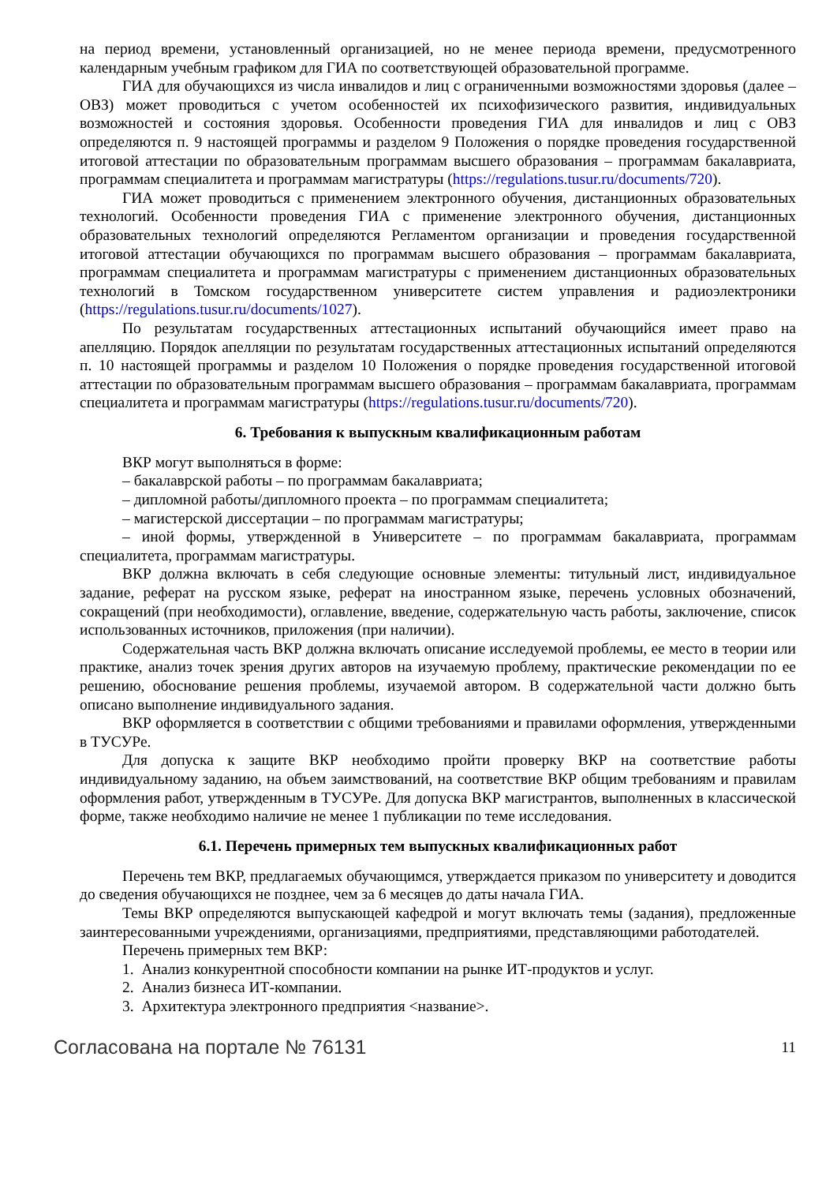на период времени, установленный организацией, но не менее периода времени, предусмотренного календарным учебным графиком для ГИА по соответствующей образовательной программе.
ГИА для обучающихся из числа инвалидов и лиц с ограниченными возможностями здоровья (далее – ОВЗ) может проводиться с учетом особенностей их психофизического развития, индивидуальных возможностей и состояния здоровья. Особенности проведения ГИА для инвалидов и лиц с ОВЗ определяются п. 9 настоящей программы и разделом 9 Положения о порядке проведения государственной итоговой аттестации по образовательным программам высшего образования – программам бакалавриата, программам специалитета и программам магистратуры (https://regulations.tusur.ru/documents/720).
ГИА может проводиться с применением электронного обучения, дистанционных образовательных технологий. Особенности проведения ГИА с применение электронного обучения, дистанционных образовательных технологий определяются Регламентом организации и проведения государственной итоговой аттестации обучающихся по программам высшего образования – программам бакалавриата, программам специалитета и программам магистратуры с применением дистанционных образовательных технологий в Томском государственном университете систем управления и радиоэлектроники (https://regulations.tusur.ru/documents/1027).
По результатам государственных аттестационных испытаний обучающийся имеет право на апелляцию. Порядок апелляции по результатам государственных аттестационных испытаний определяются п. 10 настоящей программы и разделом 10 Положения о порядке проведения государственной итоговой аттестации по образовательным программам высшего образования – программам бакалавриата, программам специалитета и программам магистратуры (https://regulations.tusur.ru/documents/720).
6. Требования к выпускным квалификационным работам
ВКР могут выполняться в форме:
– бакалаврской работы – по программам бакалавриата;
– дипломной работы/дипломного проекта – по программам специалитета;
– магистерской диссертации – по программам магистратуры;
– иной формы, утвержденной в Университете – по программам бакалавриата, программам специалитета, программам магистратуры.
ВКР должна включать в себя следующие основные элементы: титульный лист, индивидуальное задание, реферат на русском языке, реферат на иностранном языке, перечень условных обозначений, сокращений (при необходимости), оглавление, введение, содержательную часть работы, заключение, список использованных источников, приложения (при наличии).
Содержательная часть ВКР должна включать описание исследуемой проблемы, ее место в теории или практике, анализ точек зрения других авторов на изучаемую проблему, практические рекомендации по ее решению, обоснование решения проблемы, изучаемой автором. В содержательной части должно быть описано выполнение индивидуального задания.
ВКР оформляется в соответствии с общими требованиями и правилами оформления, утвержденными в ТУСУРе.
Для допуска к защите ВКР необходимо пройти проверку ВКР на соответствие работы индивидуальному заданию, на объем заимствований, на соответствие ВКР общим требованиям и правилам оформления работ, утвержденным в ТУСУРе. Для допуска ВКР магистрантов, выполненных в классической форме, также необходимо наличие не менее 1 публикации по теме исследования.
6.1. Перечень примерных тем выпускных квалификационных работ
Перечень тем ВКР, предлагаемых обучающимся, утверждается приказом по университету и доводится до сведения обучающихся не позднее, чем за 6 месяцев до даты начала ГИА.
Темы ВКР определяются выпускающей кафедрой и могут включать темы (задания), предложенные заинтересованными учреждениями, организациями, предприятиями, представляющими работодателей.
Перечень примерных тем ВКР:
1. Анализ конкурентной способности компании на рынке ИТ-продуктов и услуг.
2. Анализ бизнеса ИТ-компании.
3. Архитектура электронного предприятия <название>.
Согласована на портале № 76131 11